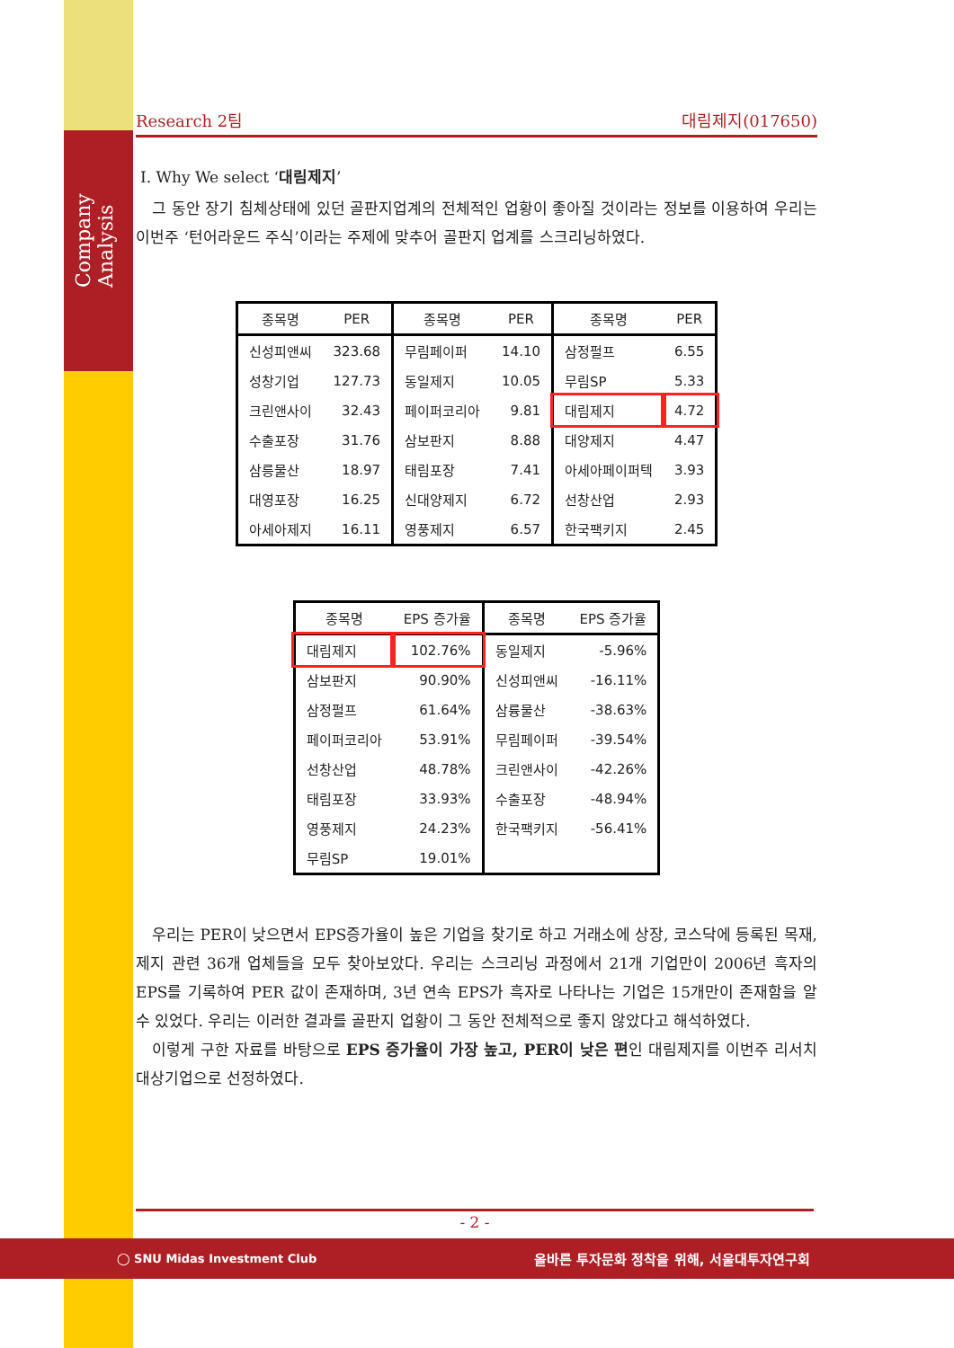Company Analysis
Research 2팀 대림제지(017650)
Ⅰ. Why We select ‘대림제지’
그 동안 장기 침체상태에 있던 골판지업계의 전체적인 업황이 좋아질 것이라는 정보를 이용하여 우리는 이번주 ‘턴어라운드 주식’이라는 주제에 맞추어 골판지 업계를 스크리닝하였다.
| 종목명 | PER | 종목명 | PER | 종목명 | PER |
| --- | --- | --- | --- | --- | --- |
| 신성피앤씨 | 323.68 | 무림페이퍼 | 14.10 | 삼정펄프 | 6.55 |
| 성창기업 | 127.73 | 동일제지 | 10.05 | 무림SP | 5.33 |
| 크린앤사이 | 32.43 | 페이퍼코리아 | 9.81 | 대림제지 | 4.72 |
| 수출포장 | 31.76 | 삼보판지 | 8.88 | 대양제지 | 4.47 |
| 삼릉물산 | 18.97 | 태림포장 | 7.41 | 아세아페이퍼텍 | 3.93 |
| 대영포장 | 16.25 | 신대양제지 | 6.72 | 선창산업 | 2.93 |
| 아세아제지 | 16.11 | 영풍제지 | 6.57 | 한국팩키지 | 2.45 |
| 종목명 | EPS 증가율 | 종목명 | EPS 증가율 |
| --- | --- | --- | --- |
| 대림제지 | 102.76% | 동일제지 | -5.96% |
| 삼보판지 | 90.90% | 신성피앤씨 | -16.11% |
| 삼정펄프 | 61.64% | 삼륭물산 | -38.63% |
| 페이퍼코리아 | 53.91% | 무림페이퍼 | -39.54% |
| 선창산업 | 48.78% | 크린앤사이 | -42.26% |
| 태림포장 | 33.93% | 수출포장 | -48.94% |
| 영풍제지 | 24.23% | 한국팩키지 | -56.41% |
| 무림SP | 19.01% | | |
우리는 PER이 낮으면서 EPS증가율이 높은 기업을 찾기로 하고 거래소에 상장, 코스닥에 등록된 목재, 제지 관련 36개 업체들을 모두 찾아보았다. 우리는 스크리닝 과정에서 21개 기업만이 2006년 흑자의 EPS를 기록하여 PER 값이 존재하며, 3년 연속 EPS가 흑자로 나타나는 기업은 15개만이 존재함을 알 수 있었다. 우리는 이러한 결과를 골판지 업황이 그 동안 전체적으로 좋지 않았다고 해석하였다.
이렇게 구한 자료를 바탕으로 EPS 증가율이 가장 높고, PER이 낮은 편인 대림제지를 이번주 리서치 대상기업으로 선정하였다.
- 2 -
◯ SNU Midas Investment Club 올바른 투자문화 정착을 위해, 서울대투자연구회